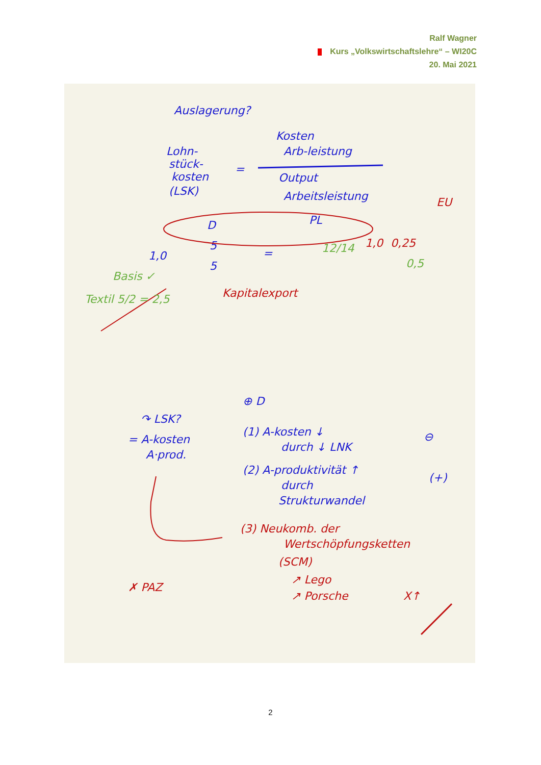Ralf Wagner
Kurs „Volkswirtschaftslehre“ – WI20C
20. Mai 2021
Auslagerung?
Lohn-
stück-
kosten
(LSK)
=
Kosten
Arb-leistung
Output
Arbeitsleistung
D
PL
1,0
5
5
=
↷ LSK?
= A-kosten
A·prod.
⊕ D
(1) A-kosten ↓
durch ↓ LNK
⊖
(2) A-produktivität ↑
durch
Strukturwandel
(+)
EU
1,0
0,25
Kapitalexport
(3) Neukomb. der
Wertschöpfungsketten
(SCM)
↗ Lego
↗ Porsche
X↑
✗ PAZ
Basis ✓
Textil 5/2 = 2,5
12/14
0,5
2